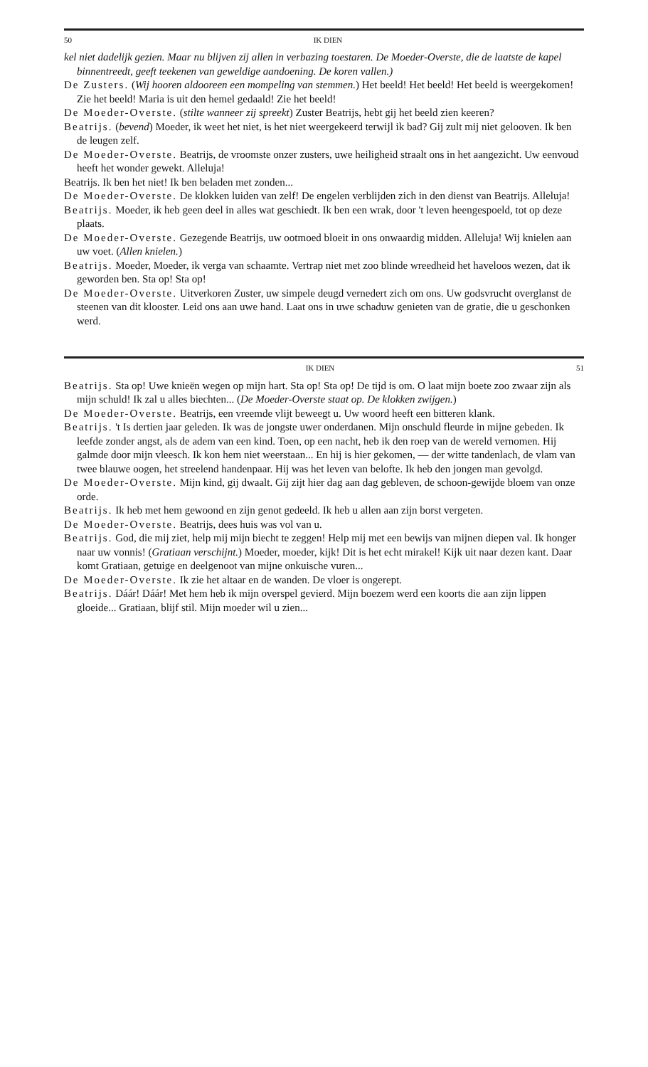50 IK DIEN
kel niet dadelijk gezien. Maar nu blijven zij allen in verbazing toestaren. De Moeder-Overste, die de laatste de kapel binnentreedt, geeft teekenen van geweldige aandoening. De koren vallen.)
De Zusters. (Wij hooren aldooreen een mompeling van stemmen.) Het beeld! Het beeld! Het beeld is weergekomen! Zie het beeld! Maria is uit den hemel gedaald! Zie het beeld!
De Moeder-Overste. (stilte wanneer zij spreekt) Zuster Beatrijs, hebt gij het beeld zien keeren?
Beatrijs. (bevend) Moeder, ik weet het niet, is het niet weergekeerd terwijl ik bad? Gij zult mij niet gelooven. Ik ben de leugen zelf.
De Moeder-Overste. Beatrijs, de vroomste onzer zusters, uwe heiligheid straalt ons in het aangezicht. Uw eenvoud heeft het wonder gewekt. Alleluja!
Beatrijs. Ik ben het niet! Ik ben beladen met zonden...
De Moeder-Overste. De klokken luiden van zelf! De engelen verblijden zich in den dienst van Beatrijs. Alleluja!
Beatrijs. Moeder, ik heb geen deel in alles wat geschiedt. Ik ben een wrak, door 't leven heengespoeld, tot op deze plaats.
De Moeder-Overste. Gezegende Beatrijs, uw ootmoed bloeit in ons onwaardig midden. Alleluja! Wij knielen aan uw voet. (Allen knielen.)
Beatrijs. Moeder, Moeder, ik verga van schaamte. Vertrap niet met zoo blinde wreedheid het haveloos wezen, dat ik geworden ben. Sta op! Sta op!
De Moeder-Overste. Uitverkoren Zuster, uw simpele deugd vernedert zich om ons. Uw godsvrucht overglanst de steenen van dit klooster. Leid ons aan uwe hand. Laat ons in uwe schaduw genieten van de gratie, die u geschonken werd.
IK DIEN 51
Beatrijs. Sta op! Uwe knieën wegen op mijn hart. Sta op! Sta op! De tijd is om. O laat mijn boete zoo zwaar zijn als mijn schuld! Ik zal u alles biechten... (De Moeder-Overste staat op. De klokken zwijgen.)
De Moeder-Overste. Beatrijs, een vreemde vlijt beweegt u. Uw woord heeft een bitteren klank.
Beatrijs. 't Is dertien jaar geleden. Ik was de jongste uwer onderdanen. Mijn onschuld fleurde in mijne gebeden. Ik leefde zonder angst, als de adem van een kind. Toen, op een nacht, heb ik den roep van de wereld vernomen. Hij galmde door mijn vleesch. Ik kon hem niet weerstaan... En hij is hier gekomen, — der witte tandenlach, de vlam van twee blauwe oogen, het streelend handenpaar. Hij was het leven van belofte. Ik heb den jongen man gevolgd.
De Moeder-Overste. Mijn kind, gij dwaalt. Gij zijt hier dag aan dag gebleven, de schoon-gewijde bloem van onze orde.
Beatrijs. Ik heb met hem gewoond en zijn genot gedeeld. Ik heb u allen aan zijn borst vergeten.
De Moeder-Overste. Beatrijs, dees huis was vol van u.
Beatrijs. God, die mij ziet, help mij mijn biecht te zeggen! Help mij met een bewijs van mijnen diepen val. Ik honger naar uw vonnis! (Gratiaan verschijnt.) Moeder, moeder, kijk! Dit is het echt mirakel! Kijk uit naar dezen kant. Daar komt Gratiaan, getuige en deelgenoot van mijne onkuische vuren...
De Moeder-Overste. Ik zie het altaar en de wanden. De vloer is ongerept.
Beatrijs. Dáár! Dáár! Met hem heb ik mijn overspel gevierd. Mijn boezem werd een koorts die aan zijn lippen gloeide... Gratiaan, blijf stil. Mijn moeder wil u zien...